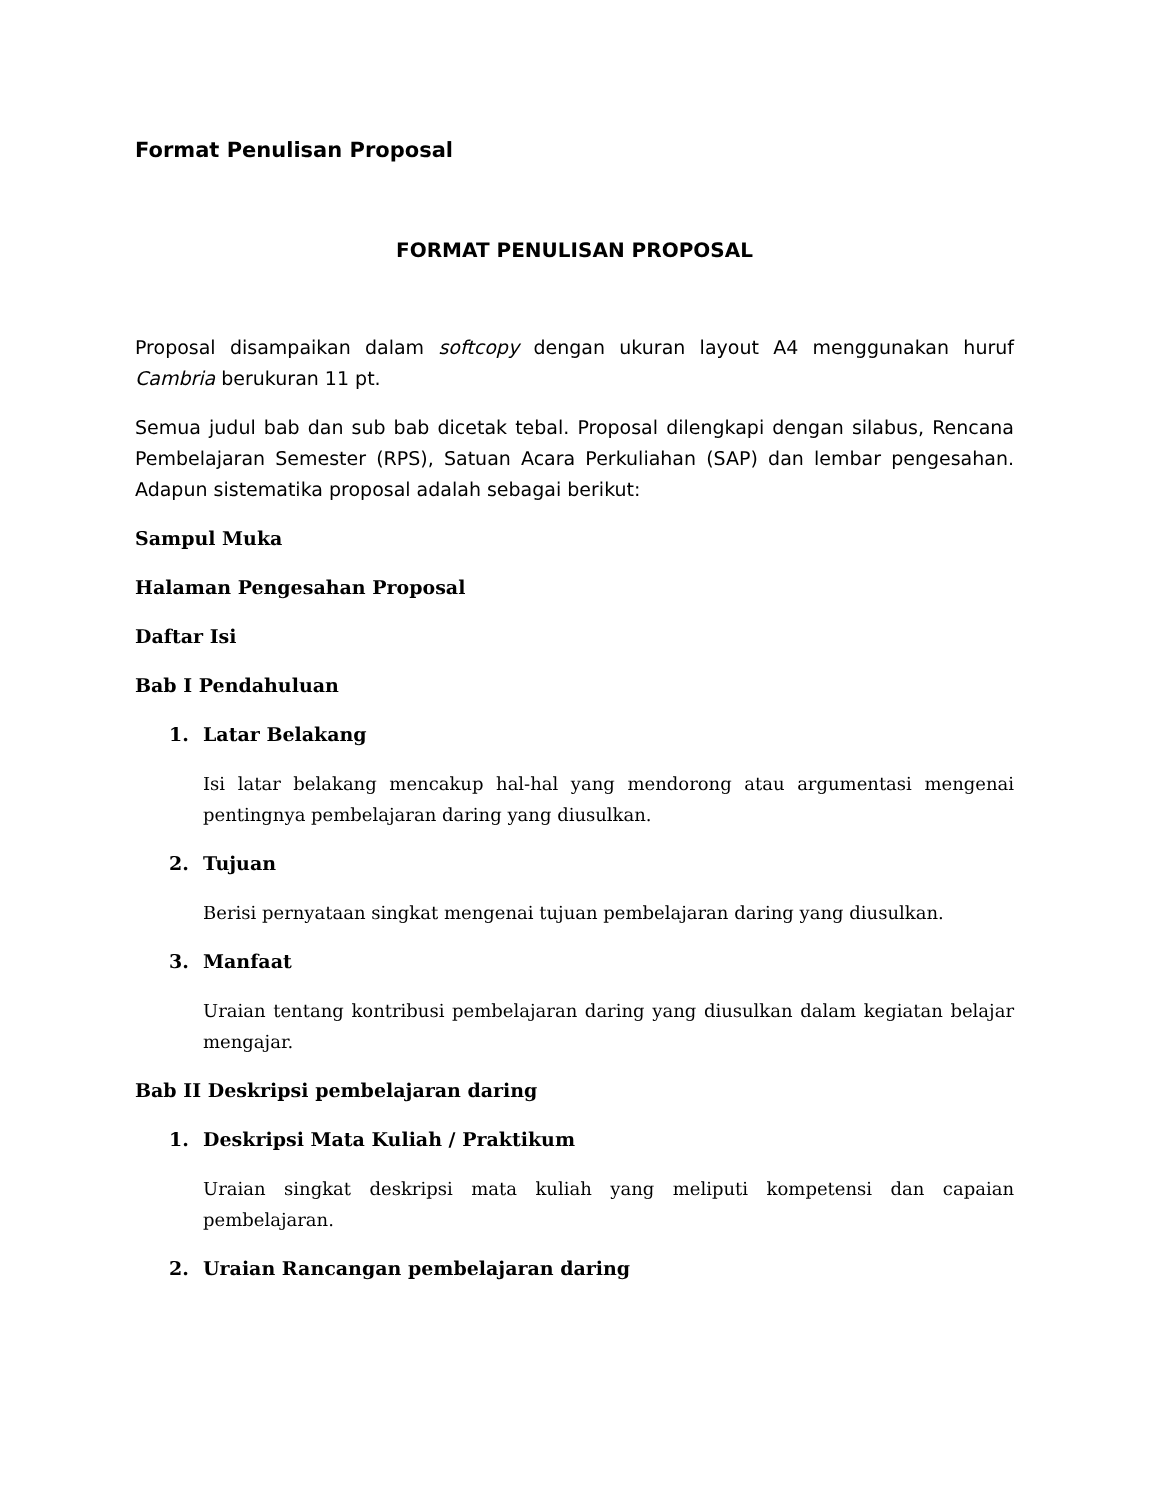Format Penulisan Proposal
FORMAT PENULISAN PROPOSAL
Proposal disampaikan dalam softcopy dengan ukuran layout A4 menggunakan huruf Cambria berukuran 11 pt.
Semua judul bab dan sub bab dicetak tebal. Proposal dilengkapi dengan silabus, Rencana Pembelajaran Semester (RPS), Satuan Acara Perkuliahan (SAP) dan lembar pengesahan. Adapun sistematika proposal adalah sebagai berikut:
Sampul Muka
Halaman Pengesahan Proposal
Daftar Isi
Bab I Pendahuluan
1. Latar Belakang
Isi latar belakang mencakup hal-hal yang mendorong atau argumentasi mengenai pentingnya pembelajaran daring yang diusulkan.
2. Tujuan
Berisi pernyataan singkat mengenai tujuan pembelajaran daring yang diusulkan.
3. Manfaat
Uraian tentang kontribusi pembelajaran daring yang diusulkan dalam kegiatan belajar mengajar.
Bab II Deskripsi pembelajaran daring
1. Deskripsi Mata Kuliah / Praktikum
Uraian singkat deskripsi mata kuliah yang meliputi kompetensi dan capaian pembelajaran.
2. Uraian Rancangan pembelajaran daring